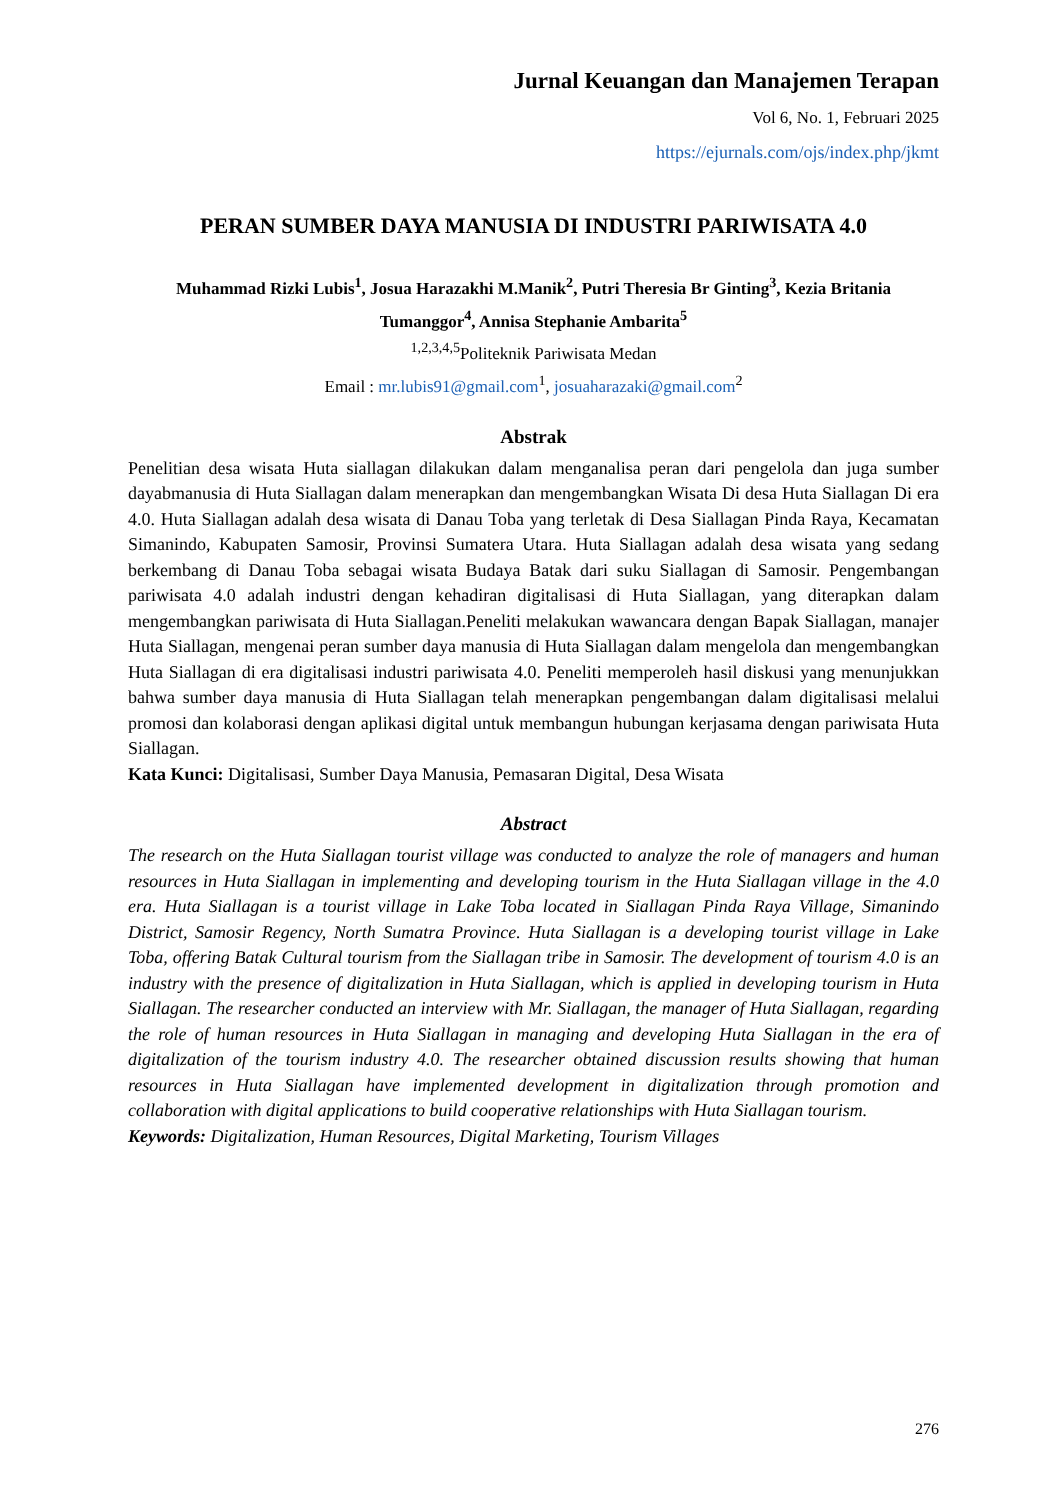Jurnal Keuangan dan Manajemen Terapan
Vol 6, No. 1, Februari 2025
https://ejurnals.com/ojs/index.php/jkmt
PERAN SUMBER DAYA MANUSIA DI INDUSTRI PARIWISATA 4.0
Muhammad Rizki Lubis<sup>1</sup>, Josua Harazakhi M.Manik<sup>2</sup>, Putri Theresia Br Ginting<sup>3</sup>, Kezia Britania Tumanggor<sup>4</sup>, Annisa Stephanie Ambarita<sup>5</sup>
<sup>1,2,3,4,5</sup>Politeknik Pariwisata Medan
Email : mr.lubis91@gmail.com<sup>1</sup>, josuaharazaki@gmail.com<sup>2</sup>
Abstrak
Penelitian desa wisata Huta siallagan dilakukan dalam menganalisa peran dari pengelola dan juga sumber dayabmanusia di Huta Siallagan dalam menerapkan dan mengembangkan Wisata Di desa Huta Siallagan Di era 4.0. Huta Siallagan adalah desa wisata di Danau Toba yang terletak di Desa Siallagan Pinda Raya, Kecamatan Simanindo, Kabupaten Samosir, Provinsi Sumatera Utara. Huta Siallagan adalah desa wisata yang sedang berkembang di Danau Toba sebagai wisata Budaya Batak dari suku Siallagan di Samosir. Pengembangan pariwisata 4.0 adalah industri dengan kehadiran digitalisasi di Huta Siallagan, yang diterapkan dalam mengembangkan pariwisata di Huta Siallagan.Peneliti melakukan wawancara dengan Bapak Siallagan, manajer Huta Siallagan, mengenai peran sumber daya manusia di Huta Siallagan dalam mengelola dan mengembangkan Huta Siallagan di era digitalisasi industri pariwisata 4.0. Peneliti memperoleh hasil diskusi yang menunjukkan bahwa sumber daya manusia di Huta Siallagan telah menerapkan pengembangan dalam digitalisasi melalui promosi dan kolaborasi dengan aplikasi digital untuk membangun hubungan kerjasama dengan pariwisata Huta Siallagan.
Kata Kunci: Digitalisasi, Sumber Daya Manusia, Pemasaran Digital, Desa Wisata
Abstract
The research on the Huta Siallagan tourist village was conducted to analyze the role of managers and human resources in Huta Siallagan in implementing and developing tourism in the Huta Siallagan village in the 4.0 era. Huta Siallagan is a tourist village in Lake Toba located in Siallagan Pinda Raya Village, Simanindo District, Samosir Regency, North Sumatra Province. Huta Siallagan is a developing tourist village in Lake Toba, offering Batak Cultural tourism from the Siallagan tribe in Samosir. The development of tourism 4.0 is an industry with the presence of digitalization in Huta Siallagan, which is applied in developing tourism in Huta Siallagan. The researcher conducted an interview with Mr. Siallagan, the manager of Huta Siallagan, regarding the role of human resources in Huta Siallagan in managing and developing Huta Siallagan in the era of digitalization of the tourism industry 4.0. The researcher obtained discussion results showing that human resources in Huta Siallagan have implemented development in digitalization through promotion and collaboration with digital applications to build cooperative relationships with Huta Siallagan tourism.
Keywords: Digitalization, Human Resources, Digital Marketing, Tourism Villages
276